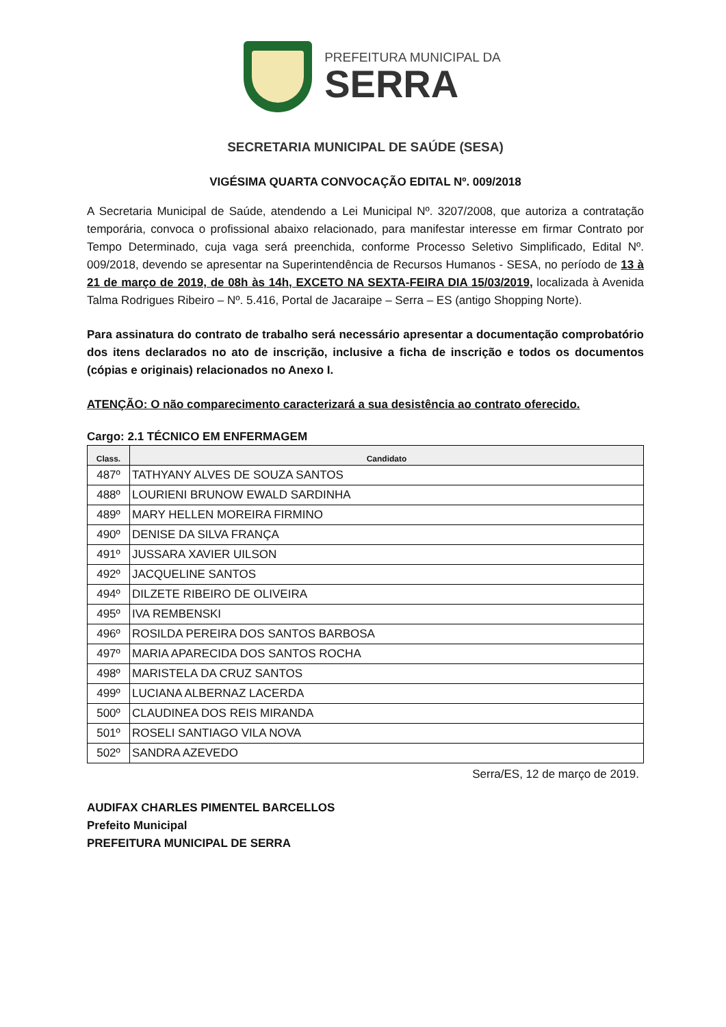PREFEITURA MUNICIPAL DA
SERRA
SECRETARIA MUNICIPAL DE SAÚDE (SESA)
VIGÉSIMA QUARTA CONVOCAÇÃO EDITAL Nº. 009/2018
A Secretaria Municipal de Saúde, atendendo a Lei Municipal Nº. 3207/2008, que autoriza a contratação temporária, convoca o profissional abaixo relacionado, para manifestar interesse em firmar Contrato por Tempo Determinado, cuja vaga será preenchida, conforme Processo Seletivo Simplificado, Edital Nº. 009/2018, devendo se apresentar na Superintendência de Recursos Humanos - SESA, no período de 13 à 21 de março de 2019, de 08h às 14h, EXCETO NA SEXTA-FEIRA DIA 15/03/2019, localizada à Avenida Talma Rodrigues Ribeiro – Nº. 5.416, Portal de Jacaraipe – Serra – ES (antigo Shopping Norte).
Para assinatura do contrato de trabalho será necessário apresentar a documentação comprobatório dos itens declarados no ato de inscrição, inclusive a ficha de inscrição e todos os documentos (cópias e originais) relacionados no Anexo I.
ATENÇÃO: O não comparecimento caracterizará a sua desistência ao contrato oferecido.
Cargo: 2.1 TÉCNICO EM ENFERMAGEM
| Class. | Candidato |
| --- | --- |
| 487º | TATHYANY ALVES DE SOUZA SANTOS |
| 488º | LOURIENI BRUNOW EWALD SARDINHA |
| 489º | MARY HELLEN MOREIRA FIRMINO |
| 490º | DENISE DA SILVA FRANÇA |
| 491º | JUSSARA XAVIER UILSON |
| 492º | JACQUELINE SANTOS |
| 494º | DILZETE RIBEIRO DE OLIVEIRA |
| 495º | IVA REMBENSKI |
| 496º | ROSILDA PEREIRA DOS SANTOS BARBOSA |
| 497º | MARIA APARECIDA DOS SANTOS ROCHA |
| 498º | MARISTELA DA CRUZ SANTOS |
| 499º | LUCIANA ALBERNAZ LACERDA |
| 500º | CLAUDINEA DOS REIS MIRANDA |
| 501º | ROSELI SANTIAGO VILA NOVA |
| 502º | SANDRA AZEVEDO |
Serra/ES, 12 de março de 2019.
AUDIFAX CHARLES PIMENTEL BARCELLOS
Prefeito Municipal
PREFEITURA MUNICIPAL DE SERRA